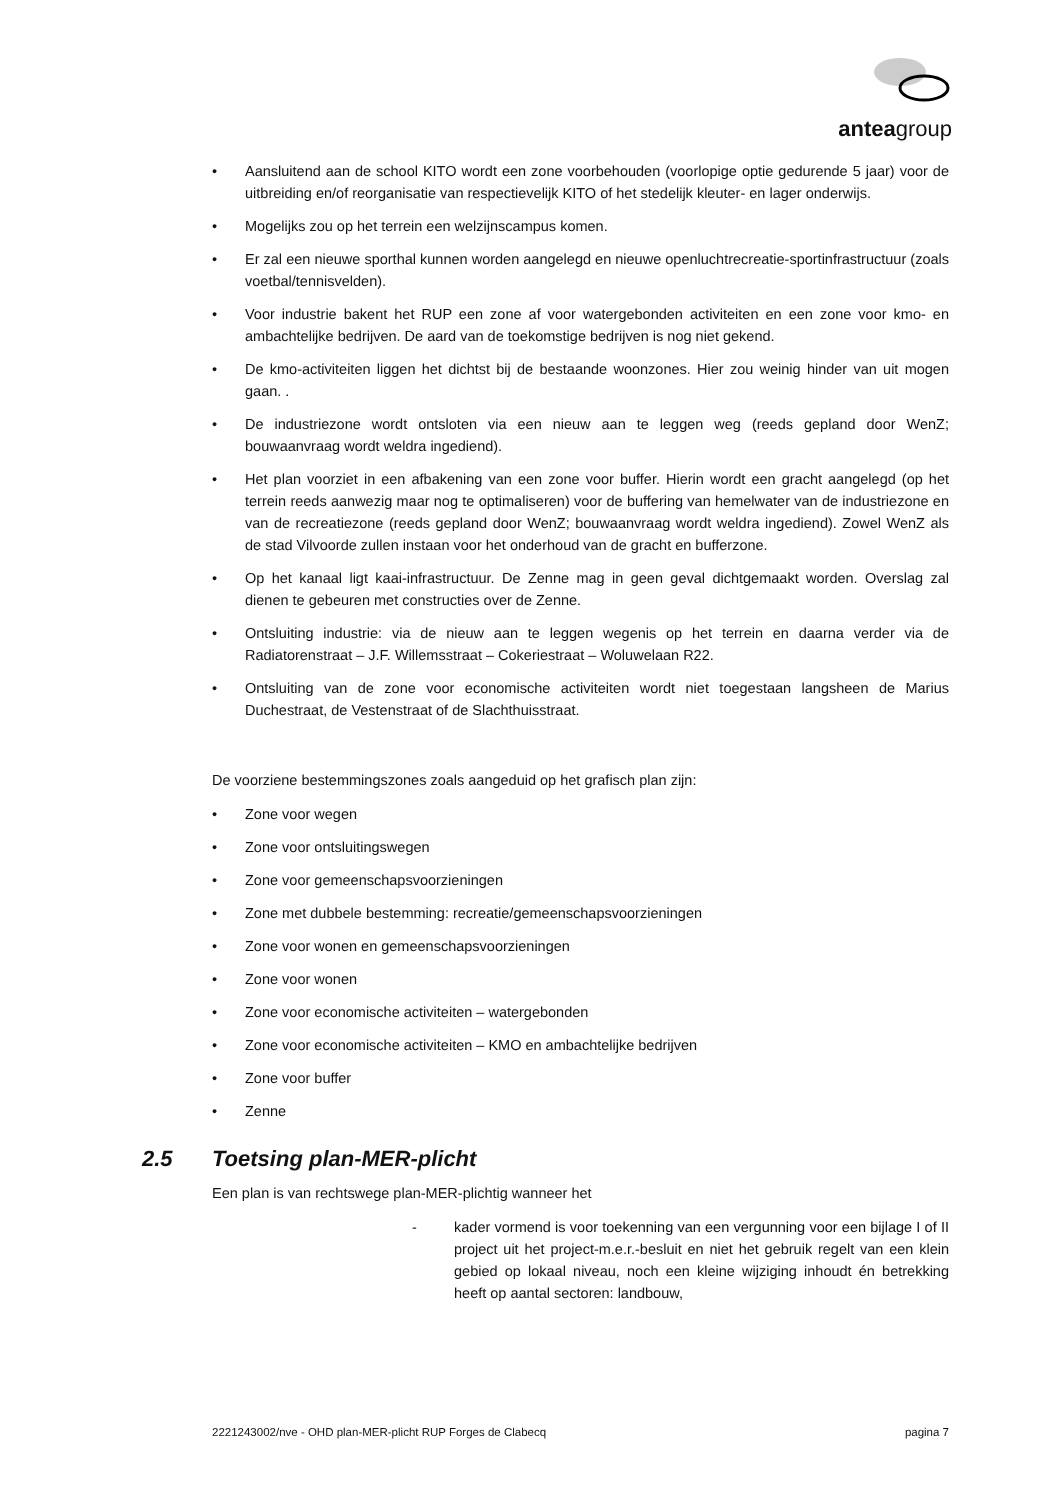anteagroup
• Aansluitend aan de school KITO wordt een zone voorbehouden (voorlopige optie gedurende 5 jaar) voor de uitbreiding en/of reorganisatie van respectievelijk KITO of het stedelijk kleuter- en lager onderwijs.
• Mogelijks zou op het terrein een welzijnscampus komen.
• Er zal een nieuwe sporthal kunnen worden aangelegd en nieuwe openluchtrecreatie-sportinfrastructuur (zoals voetbal/tennisvelden).
• Voor industrie bakent het RUP een zone af voor watergebonden activiteiten en een zone voor kmo- en ambachtelijke bedrijven. De aard van de toekomstige bedrijven is nog niet gekend.
• De kmo-activiteiten liggen het dichtst bij de bestaande woonzones. Hier zou weinig hinder van uit mogen gaan. .
• De industriezone wordt ontsloten via een nieuw aan te leggen weg (reeds gepland door WenZ; bouwaanvraag wordt weldra ingediend).
• Het plan voorziet in een afbakening van een zone voor buffer. Hierin wordt een gracht aangelegd (op het terrein reeds aanwezig maar nog te optimaliseren) voor de buffering van hemelwater van de industriezone en van de recreatiezone (reeds gepland door WenZ; bouwaanvraag wordt weldra ingediend). Zowel WenZ als de stad Vilvoorde zullen instaan voor het onderhoud van de gracht en bufferzone.
• Op het kanaal ligt kaai-infrastructuur. De Zenne mag in geen geval dichtgemaakt worden. Overslag zal dienen te gebeuren met constructies over de Zenne.
• Ontsluiting industrie: via de nieuw aan te leggen wegenis op het terrein en daarna verder via de Radiatorenstraat – J.F. Willemsstraat – Cokeriestraat – Woluwelaan R22.
• Ontsluiting van de zone voor economische activiteiten wordt niet toegestaan langsheen de Marius Duchestraat, de Vestenstraat of de Slachthuisstraat.
De voorziene bestemmingszones zoals aangeduid op het grafisch plan zijn:
• Zone voor wegen
• Zone voor ontsluitingswegen
• Zone voor gemeenschapsvoorzieningen
• Zone met dubbele bestemming: recreatie/gemeenschapsvoorzieningen
• Zone voor wonen en gemeenschapsvoorzieningen
• Zone voor wonen
• Zone voor economische activiteiten – watergebonden
• Zone voor economische activiteiten – KMO en ambachtelijke bedrijven
• Zone voor buffer
• Zenne
2.5 Toetsing plan-MER-plicht
Een plan is van rechtswege plan-MER-plichtig wanneer het
- kader vormend is voor toekenning van een vergunning voor een bijlage I of II project uit het project-m.e.r.-besluit en niet het gebruik regelt van een klein gebied op lokaal niveau, noch een kleine wijziging inhoudt én betrekking heeft op aantal sectoren: landbouw,
2221243002/nve - OHD plan-MER-plicht RUP Forges de Clabecq pagina 7